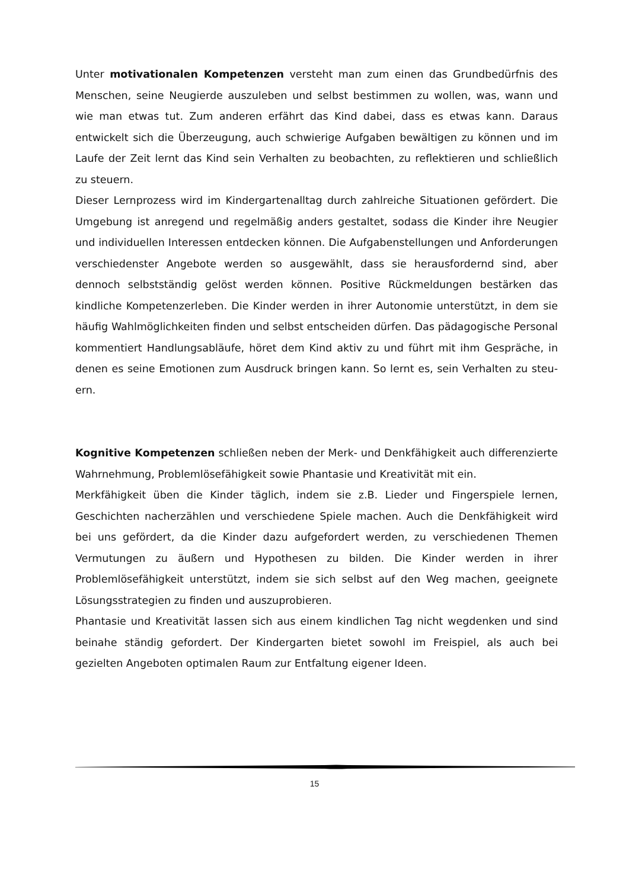Unter motivationalen Kompetenzen versteht man zum einen das Grundbedürf­nis des Menschen, seine Neugierde auszuleben und selbst bestimmen zu wollen, was, wann und wie man etwas tut. Zum anderen erfährt das Kind dabei, dass es etwas kann. Daraus entwickelt sich die Überzeugung, auch schwierige Aufgaben bewältigen zu können und im Laufe der Zeit lernt das Kind sein Verhalten zu be­obachten, zu reflektieren und schließlich zu steuern.
Dieser Lernprozess wird im Kindergartenalltag durch zahlreiche Situationen geför­dert. Die Umgebung ist anregend und regelmäßig anders gestaltet, sodass die Kin­der ihre Neugier und individuellen Interessen entdecken können. Die Aufgaben­stellungen und Anforderungen verschiedenster Angebote werden so ausgewählt, dass sie herausfordernd sind, aber dennoch selbstständig gelöst werden können. Positive Rückmeldungen bestärken das kindliche Kompetenzerleben. Die Kinder werden in ihrer Autonomie unterstützt, in dem sie häufig Wahlmöglichkeiten finden und selbst entscheiden dürfen. Das pädagogische Personal kommentiert Hand­lungsabläufe, höret dem Kind aktiv zu und führt mit ihm Gespräche, in denen es seine Emotionen zum Ausdruck bringen kann. So lernt es, sein Verhalten zu steu­ern.
Kognitive Kompetenzen schließen neben der Merk- und Denkfähigkeit auch dif­ferenzierte Wahrnehmung, Problemlösefähigkeit sowie Phantasie und Kreativität mit ein.
Merkfähigkeit üben die Kinder täglich, indem sie z.B. Lieder und Fingerspiele ler­nen, Geschichten nacherzählen und verschiedene Spiele machen. Auch die Denk­fähigkeit wird bei uns gefördert, da die Kinder dazu aufgefordert werden, zu ver­schiedenen Themen Vermutungen zu äußern und Hypothesen zu bilden. Die Kinder werden in ihrer Problemlösefähigkeit unterstützt, indem sie sich selbst auf den Weg machen, geeignete Lösungsstrategien zu finden und auszuprobieren.
Phantasie und Kreativität lassen sich aus einem kindlichen Tag nicht wegdenken und sind beinahe ständig gefordert. Der Kindergarten bietet sowohl im Freispiel, als auch bei gezielten Angeboten optimalen Raum zur Entfaltung eigener Ideen.
15